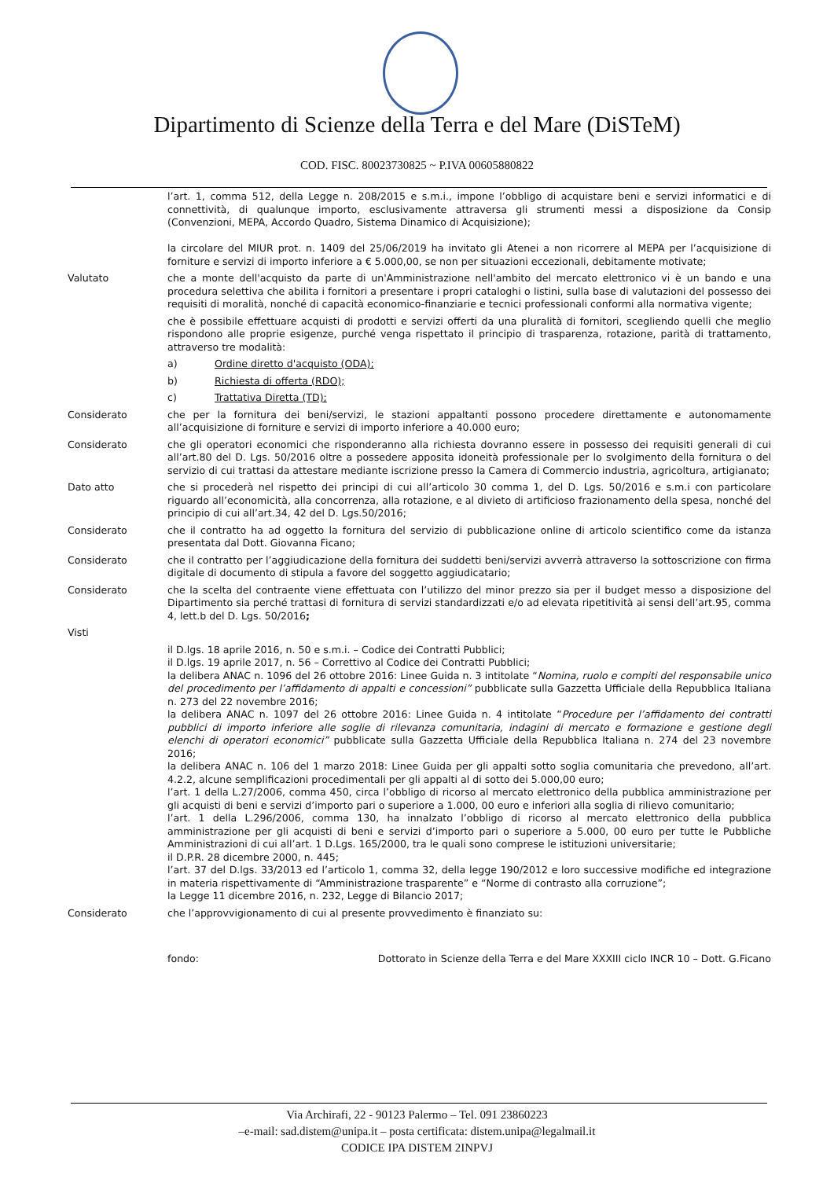Dipartimento di Scienze della Terra e del Mare (DiSTeM)
COD. FISC. 80023730825 ~ P.IVA 00605880822
l’art. 1, comma 512, della Legge n. 208/2015 e s.m.i., impone l’obbligo di acquistare beni e servizi informatici e di connettività, di qualunque importo, esclusivamente attraversa gli strumenti messi a disposizione da Consip (Convenzioni, MEPA, Accordo Quadro, Sistema Dinamico di Acquisizione);
la circolare del MIUR prot. n. 1409 del 25/06/2019 ha invitato gli Atenei a non ricorrere al MEPA per l’acquisizione di forniture e servizi di importo inferiore a € 5.000,00, se non per situazioni eccezionali, debitamente motivate;
Valutato che a monte dell'acquisto da parte di un'Amministrazione nell'ambito del mercato elettronico vi è un bando e una procedura selettiva che abilita i fornitori a presentare i propri cataloghi o listini, sulla base di valutazioni del possesso dei requisiti di moralità, nonché di capacità economico-finanziarie e tecnici professionali conformi alla normativa vigente;
che è possibile effettuare acquisti di prodotti e servizi offerti da una pluralità di fornitori, scegliendo quelli che meglio rispondono alle proprie esigenze, purché venga rispettato il principio di trasparenza, rotazione, parità di trattamento, attraverso tre modalità:
a) Ordine diretto d'acquisto (ODA);
b) Richiesta di offerta (RDO);
c) Trattativa Diretta (TD);
Considerato che per la fornitura dei beni/servizi, le stazioni appaltanti possono procedere direttamente e autonomamente all’acquisizione di forniture e servizi di importo inferiore a 40.000 euro;
Considerato che gli operatori economici che risponderanno alla richiesta dovranno essere in possesso dei requisiti generali di cui all’art.80 del D. Lgs. 50/2016 oltre a possedere apposita idoneità professionale per lo svolgimento della fornitura o del servizio di cui trattasi da attestare mediante iscrizione presso la Camera di Commercio industria, agricoltura, artigianato;
Dato atto che si procederà nel rispetto dei principi di cui all’articolo 30 comma 1, del D. Lgs. 50/2016 e s.m.i con particolare riguardo all’economicità, alla concorrenza, alla rotazione, e al divieto di artificioso frazionamento della spesa, nonché del principio di cui all’art.34, 42 del D. Lgs.50/2016;
Considerato che il contratto ha ad oggetto la fornitura del servizio di pubblicazione online di articolo scientifico come da istanza presentata dal Dott. Giovanna Ficano;
Considerato che il contratto per l’aggiudicazione della fornitura dei suddetti beni/servizi avverrà attraverso la sottoscrizione con firma digitale di documento di stipula a favore del soggetto aggiudicatario;
Considerato che la scelta del contraente viene effettuata con l’utilizzo del minor prezzo sia per il budget messo a disposizione del Dipartimento sia perché trattasi di fornitura di servizi standardizzati e/o ad elevata ripetitività ai sensi dell’art.95, comma 4, lett.b del D. Lgs. 50/2016;
Visti
il D.lgs. 18 aprile 2016, n. 50 e s.m.i. – Codice dei Contratti Pubblici;
il D.lgs. 19 aprile 2017, n. 56 – Correttivo al Codice dei Contratti Pubblici;
la delibera ANAC n. 1096 del 26 ottobre 2016: Linee Guida n. 3 intitolate “Nomina, ruolo e compiti del responsabile unico del procedimento per l’affidamento di appalti e concessioni” pubblicate sulla Gazzetta Ufficiale della Repubblica Italiana n. 273 del 22 novembre 2016;
la delibera ANAC n. 1097 del 26 ottobre 2016: Linee Guida n. 4 intitolate “Procedure per l’affidamento dei contratti pubblici di importo inferiore alle soglie di rilevanza comunitaria, indagini di mercato e formazione e gestione degli elenchi di operatori economici” pubblicate sulla Gazzetta Ufficiale della Repubblica Italiana n. 274 del 23 novembre 2016;
la delibera ANAC n. 106 del 1 marzo 2018: Linee Guida per gli appalti sotto soglia comunitaria che prevedono, all’art. 4.2.2, alcune semplificazioni procedimentali per gli appalti al di sotto dei 5.000,00 euro;
l’art. 1 della L.27/2006, comma 450, circa l’obbligo di ricorso al mercato elettronico della pubblica amministrazione per gli acquisti di beni e servizi d’importo pari o superiore a 1.000, 00 euro e inferiori alla soglia di rilievo comunitario;
l’art. 1 della L.296/2006, comma 130, ha innalzato l’obbligo di ricorso al mercato elettronico della pubblica amministrazione per gli acquisti di beni e servizi d’importo pari o superiore a 5.000, 00 euro per tutte le Pubbliche Amministrazioni di cui all’art. 1 D.Lgs. 165/2000, tra le quali sono comprese le istituzioni universitarie;
il D.P.R. 28 dicembre 2000, n. 445;
l’art. 37 del D.lgs. 33/2013 ed l’articolo 1, comma 32, della legge 190/2012 e loro successive modifiche ed integrazione in materia rispettivamente di “Amministrazione trasparente” e “Norme di contrasto alla corruzione”;
la Legge 11 dicembre 2016, n. 232, Legge di Bilancio 2017;
Considerato che l’approvvigionamento di cui al presente provvedimento è finanziato su:
fondo: Dottorato in Scienze della Terra e del Mare XXXIII ciclo INCR 10 – Dott. G.Ficano
Via Archirafi, 22 - 90123 Palermo – Tel. 091 23860223
–e-mail: sad.distem@unipa.it – posta certificata: distem.unipa@legalmail.it
CODICE IPA DISTEM 2INPVJ